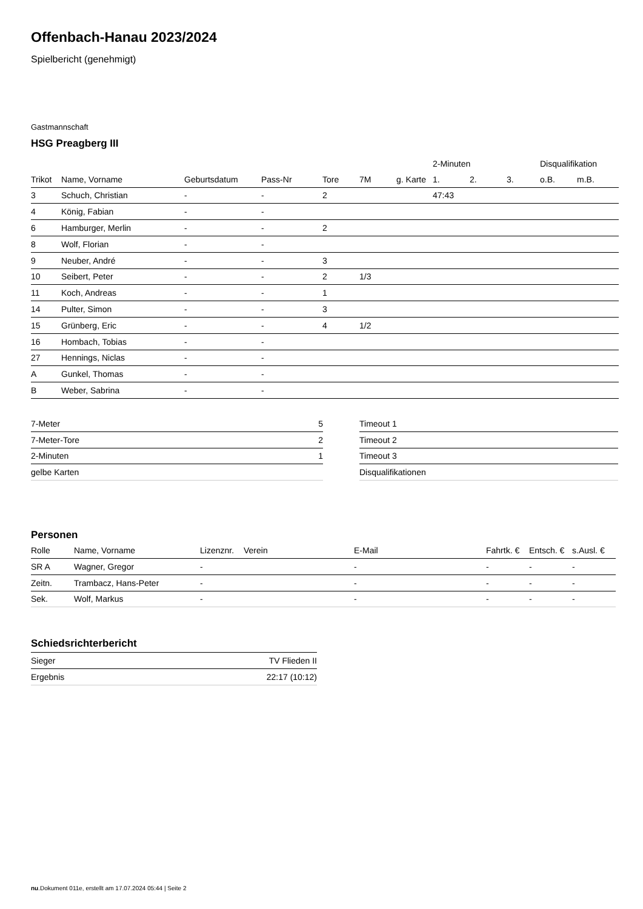Offenbach-Hanau 2023/2024
Spielbericht (genehmigt)
Gastmannschaft
HSG Preagberg III
| | | | | | | | 2-Minuten | | | Disqualifikation | |
| --- | --- | --- | --- | --- | --- | --- | --- | --- | --- | --- | --- |
| Trikot | Name, Vorname | Geburtsdatum | Pass-Nr | Tore | 7M | g. Karte | 1. | 2. | 3. | o.B. | m.B. |
| 3 | Schuch, Christian | - | - | 2 | | | 47:43 | | | | |
| 4 | König, Fabian | - | - | | | | | | | | |
| 6 | Hamburger, Merlin | - | - | 2 | | | | | | | |
| 8 | Wolf, Florian | - | - | | | | | | | | |
| 9 | Neuber, André | - | - | 3 | | | | | | | |
| 10 | Seibert, Peter | - | - | 2 | 1/3 | | | | | | |
| 11 | Koch, Andreas | - | - | 1 | | | | | | | |
| 14 | Pulter, Simon | - | - | 3 | | | | | | | |
| 15 | Grünberg, Eric | - | - | 4 | 1/2 | | | | | | |
| 16 | Hombach, Tobias | - | - | | | | | | | | |
| 27 | Hennings, Niclas | - | - | | | | | | | | |
| A | Gunkel, Thomas | - | - | | | | | | | | |
| B | Weber, Sabrina | - | - | | | | | | | | |
| 7-Meter | 5 |
| 7-Meter-Tore | 2 |
| 2-Minuten | 1 |
| gelbe Karten | |
| Timeout 1 |
| Timeout 2 |
| Timeout 3 |
| Disqualifikationen |
Personen
| Rolle | Name, Vorname | Lizenznr. | Verein | E-Mail | Fahrtk. € | Entsch. € | s.Ausl. € |
| --- | --- | --- | --- | --- | --- | --- | --- |
| SR A | Wagner, Gregor | - | | - | - | - | - |
| Zeitn. | Trambacz, Hans-Peter | - | | - | - | - | - |
| Sek. | Wolf, Markus | - | | - | - | - | - |
Schiedsrichterbericht
| Sieger | TV Flieden II |
| Ergebnis | 22:17 (10:12) |
nu.Dokument 011e, erstellt am 17.07.2024 05:44 | Seite 2